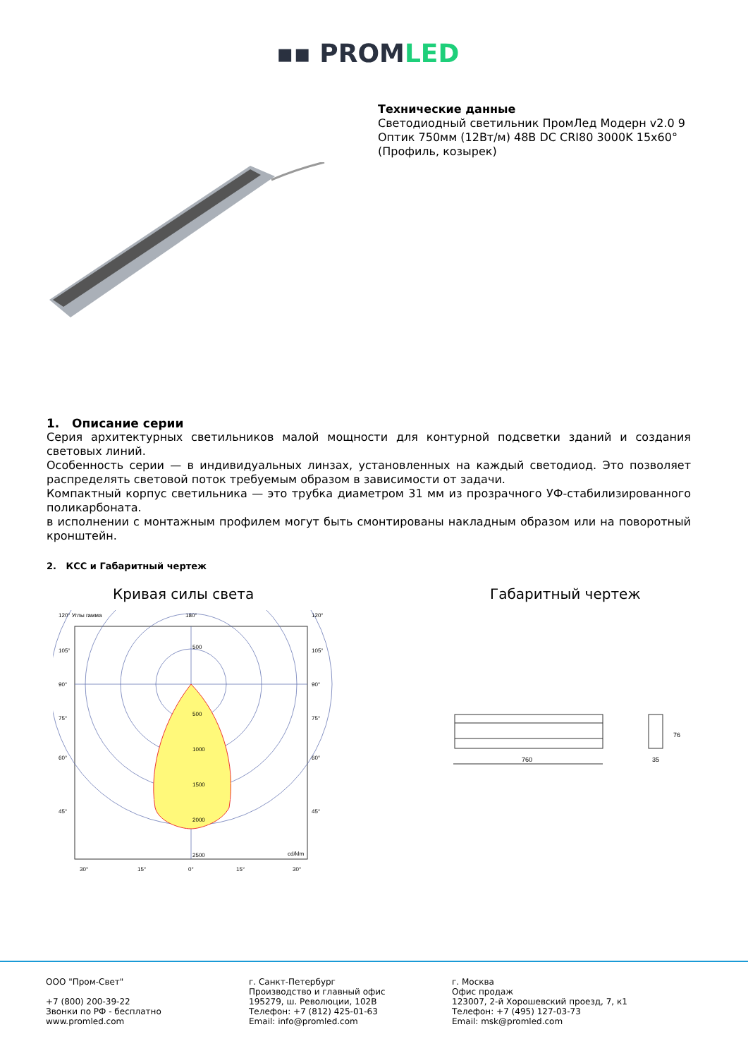▪▪ PROMLED
Технические данные
Светодиодный светильник ПромЛед Модерн v2.0 9 Оптик 750мм (12Вт/м) 48В DC CRI80 3000K 15x60° (Профиль, козырек)
1. Описание серии
Серия архитектурных светильников малой мощности для контурной подсветки зданий и создания световых линий.
Особенность серии — в индивидуальных линзах, установленных на каждый светодиод. Это позволяет распределять световой поток требуемым образом в зависимости от задачи.
Компактный корпус светильника — это трубка диаметром 31 мм из прозрачного УФ-стабилизированного поликарбоната.
в исполнении с монтажным профилем могут быть смонтированы накладным образом или на поворотный кронштейн.
2. КСС и Габаритный чертеж
Кривая силы света Габаритный чертеж
120° Углы гамма
180°
120°
500
500
1000
1500
2000
2500
cd/klm
105°
90°
75°
60°
45°
105°
90°
75°
60°
45°
30°
15°
0°
15°
30°
760
35
76
ООО "Пром-Свет"
+7 (800) 200-39-22
Звонки по РФ - бесплатно
www.promled.com
г. Санкт-Петербург
Производство и главный офис
195279, ш. Революции, 102В
Телефон: +7 (812) 425-01-63
Email: info@promled.com
г. Москва
Офис продаж
123007, 2-й Хорошевский проезд, 7, к1
Телефон: +7 (495) 127-03-73
Email: msk@promled.com